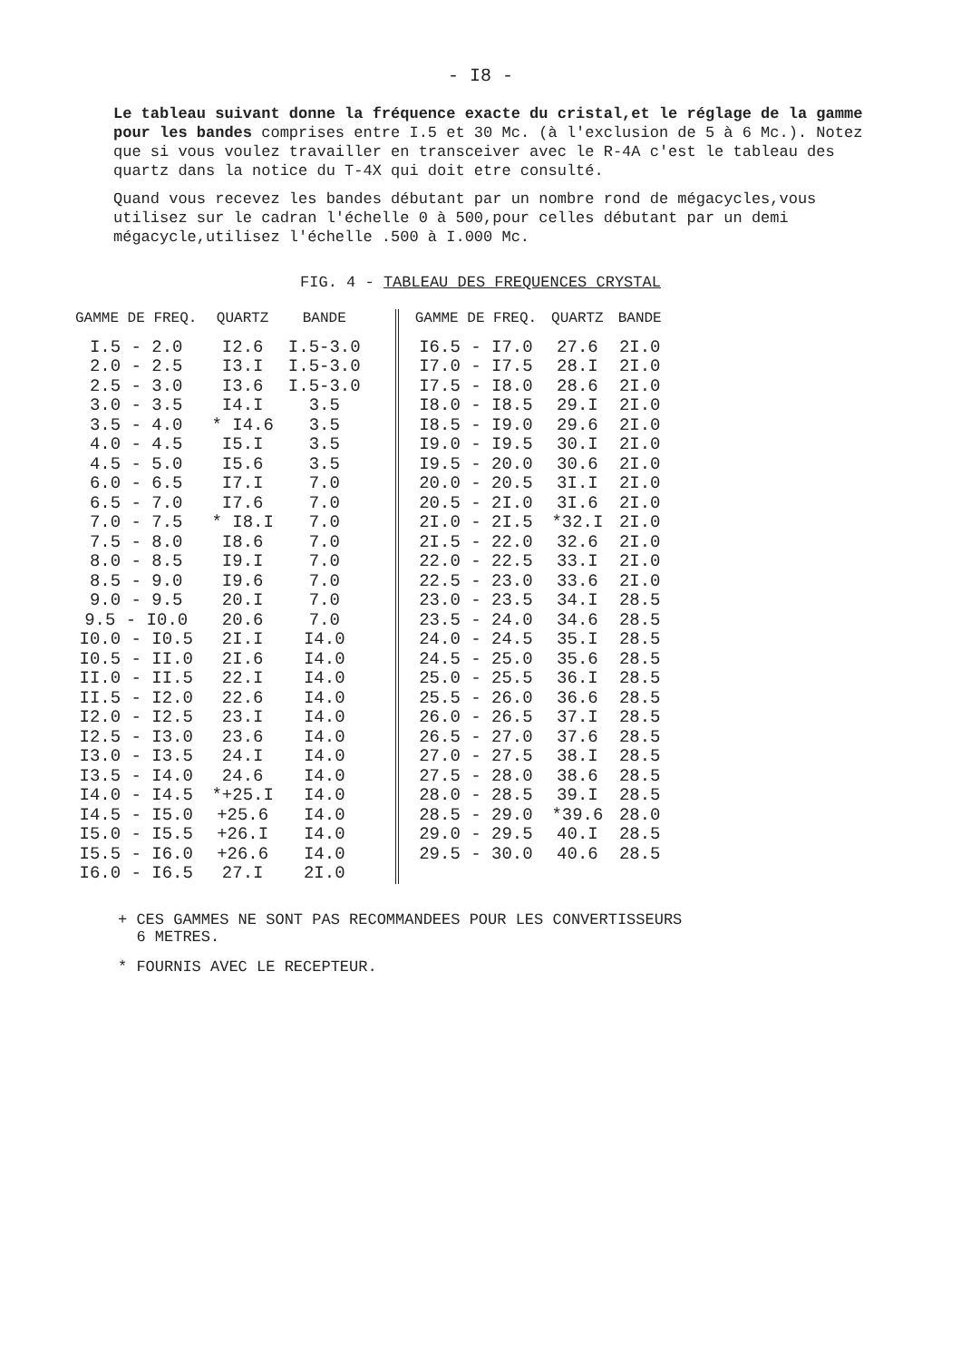- I8 -
Le tableau suivant donne la fréquence exacte du cristal,et le réglage de la gamme pour les bandes comprises entre I.5 et 30 Mc. (à l'exclusion de 5 à 6 Mc.). Notez que si vous voulez travailler en transceiver avec le R-4A c'est le tableau des quartz dans la notice du T-4X qui doit etre consulté.
Quand vous recevez les bandes débutant par un nombre rond de mégacycles,vous utilisez sur le cadran l'échelle 0 à 500,pour celles débutant par un demi mégacycle,utilisez l'échelle .500 à I.000 Mc.
FIG. 4 - TABLEAU DES FREQUENCES CRYSTAL
| GAMME DE FREQ. | QUARTZ | BANDE |
| --- | --- | --- |
| I.5 - 2.0 | I2.6 | I.5-3.0 |
| 2.0 - 2.5 | I3.I | I.5-3.0 |
| 2.5 - 3.0 | I3.6 | I.5-3.0 |
| 3.0 - 3.5 | I4.I | 3.5 |
| 3.5 - 4.0 | * I4.6 | 3.5 |
| 4.0 - 4.5 | I5.I | 3.5 |
| 4.5 - 5.0 | I5.6 | 3.5 |
| 6.0 - 6.5 | I7.I | 7.0 |
| 6.5 - 7.0 | I7.6 | 7.0 |
| 7.0 - 7.5 | * I8.I | 7.0 |
| 7.5 - 8.0 | I8.6 | 7.0 |
| 8.0 - 8.5 | I9.I | 7.0 |
| 8.5 - 9.0 | I9.6 | 7.0 |
| 9.0 - 9.5 | 20.I | 7.0 |
| 9.5 - I0.0 | 20.6 | 7.0 |
| I0.0 - I0.5 | 2I.I | I4.0 |
| I0.5 - II.0 | 2I.6 | I4.0 |
| II.0 - II.5 | 22.I | I4.0 |
| II.5 - I2.0 | 22.6 | I4.0 |
| I2.0 - I2.5 | 23.I | I4.0 |
| I2.5 - I3.0 | 23.6 | I4.0 |
| I3.0 - I3.5 | 24.I | I4.0 |
| I3.5 - I4.0 | 24.6 | I4.0 |
| I4.0 - I4.5 | *+25.I | I4.0 |
| I4.5 - I5.0 | +25.6 | I4.0 |
| I5.0 - I5.5 | +26.I | I4.0 |
| I5.5 - I6.0 | +26.6 | I4.0 |
| I6.0 - I6.5 | 27.I | 2I.0 |
| GAMME DE FREQ. | QUARTZ | BANDE |
| --- | --- | --- |
| I6.5 - I7.0 | 27.6 | 2I.0 |
| I7.0 - I7.5 | 28.I | 2I.0 |
| I7.5 - I8.0 | 28.6 | 2I.0 |
| I8.0 - I8.5 | 29.I | 2I.0 |
| I8.5 - I9.0 | 29.6 | 2I.0 |
| I9.0 - I9.5 | 30.I | 2I.0 |
| I9.5 - 20.0 | 30.6 | 2I.0 |
| 20.0 - 20.5 | 3I.I | 2I.0 |
| 20.5 - 2I.0 | 3I.6 | 2I.0 |
| 2I.0 - 2I.5 | *32.I | 2I.0 |
| 2I.5 - 22.0 | 32.6 | 2I.0 |
| 22.0 - 22.5 | 33.I | 2I.0 |
| 22.5 - 23.0 | 33.6 | 2I.0 |
| 23.0 - 23.5 | 34.I | 28.5 |
| 23.5 - 24.0 | 34.6 | 28.5 |
| 24.0 - 24.5 | 35.I | 28.5 |
| 24.5 - 25.0 | 35.6 | 28.5 |
| 25.0 - 25.5 | 36.I | 28.5 |
| 25.5 - 26.0 | 36.6 | 28.5 |
| 26.0 - 26.5 | 37.I | 28.5 |
| 26.5 - 27.0 | 37.6 | 28.5 |
| 27.0 - 27.5 | 38.I | 28.5 |
| 27.5 - 28.0 | 38.6 | 28.5 |
| 28.0 - 28.5 | 39.I | 28.5 |
| 28.5 - 29.0 | *39.6 | 28.0 |
| 29.0 - 29.5 | 40.I | 28.5 |
| 29.5 - 30.0 | 40.6 | 28.5 |
+ CES GAMMES NE SONT PAS RECOMMANDEES POUR LES CONVERTISSEURS
6 METRES.
* FOURNIS AVEC LE RECEPTEUR.